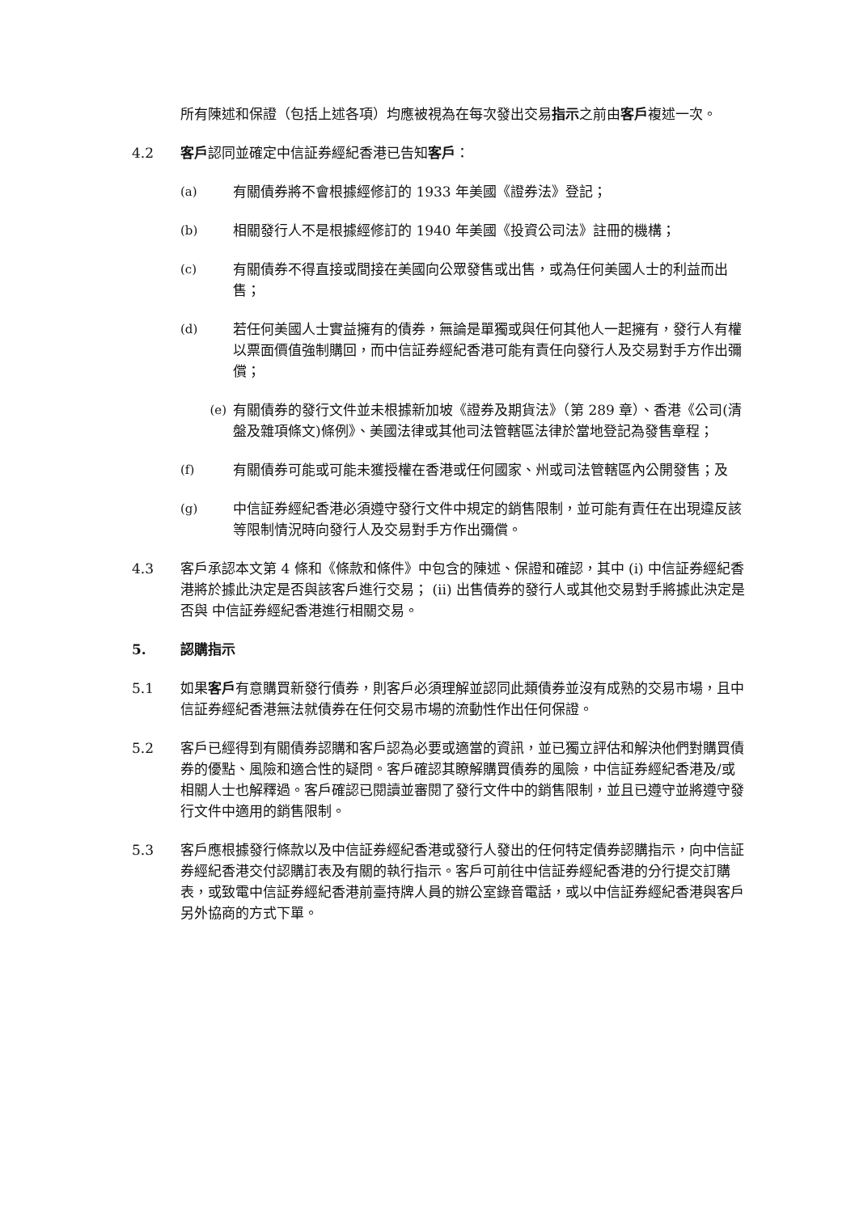所有陳述和保證（包括上述各項）均應被視為在每次發出交易指示之前由客戶複述一次。
4.2 客戶認同並確定中信証券經紀香港已告知客戶：
(a) 有關債券將不會根據經修訂的 1933 年美國《證券法》登記；
(b) 相關發行人不是根據經修訂的 1940 年美國《投資公司法》註冊的機構；
(c) 有關債券不得直接或間接在美國向公眾發售或出售，或為任何美國人士的利益而出售；
(d) 若任何美國人士實益擁有的債券，無論是單獨或與任何其他人一起擁有，發行人有權以票面價值強制購回，而中信証券經紀香港可能有責任向發行人及交易對手方作出彌償；
(e) 有關債券的發行文件並未根據新加坡《證券及期貨法》（第 289 章）、香港《公司(清盤及雜項條文)條例》、美國法律或其他司法管轄區法律於當地登記為發售章程；
(f) 有關債券可能或可能未獲授權在香港或任何國家、州或司法管轄區內公開發售；及
(g) 中信証券經紀香港必須遵守發行文件中規定的銷售限制，並可能有責任在出現違反該等限制情況時向發行人及交易對手方作出彌償。
4.3 客戶承認本文第 4 條和《條款和條件》中包含的陳述、保證和確認，其中 (i) 中信証券經紀香港將於據此決定是否與該客戶進行交易； (ii) 出售債券的發行人或其他交易對手將據此決定是否與 中信証券經紀香港進行相關交易。
5. 認購指示
5.1 如果客戶有意購買新發行債券，則客戶必須理解並認同此類債券並沒有成熟的交易市場，且中信証券經紀香港無法就債券在任何交易市場的流動性作出任何保證。
5.2 客戶已經得到有關債券認購和客戶認為必要或適當的資訊，並已獨立評估和解決他們對購買債券的優點、風險和適合性的疑問。客戶確認其瞭解購買債券的風險，中信証券經紀香港及/或相關人士也解釋過。客戶確認已閱讀並審閱了發行文件中的銷售限制，並且已遵守並將遵守發行文件中適用的銷售限制。
5.3 客戶應根據發行條款以及中信証券經紀香港或發行人發出的任何特定債券認購指示，向中信証券經紀香港交付認購訂表及有關的執行指示。客戶可前往中信証券經紀香港的分行提交訂購表，或致電中信証券經紀香港前臺持牌人員的辦公室錄音電話，或以中信証券經紀香港與客戶另外協商的方式下單。